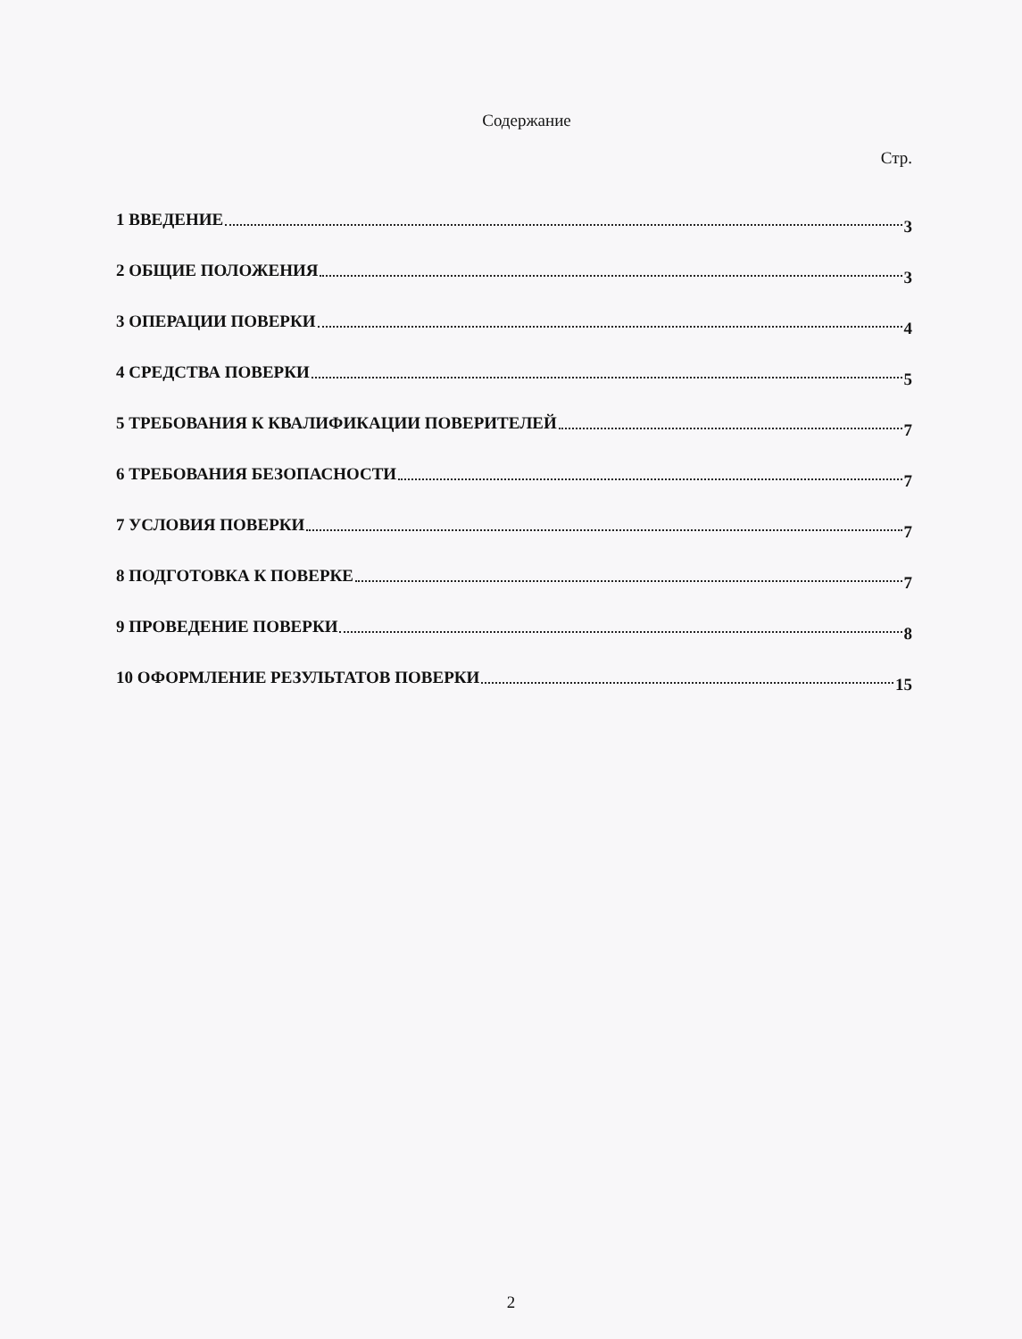Содержание
Стр.
1 ВВЕДЕНИЕ 3
2 ОБЩИЕ ПОЛОЖЕНИЯ 3
3 ОПЕРАЦИИ ПОВЕРКИ 4
4 СРЕДСТВА ПОВЕРКИ 5
5 ТРЕБОВАНИЯ К КВАЛИФИКАЦИИ ПОВЕРИТЕЛЕЙ 7
6 ТРЕБОВАНИЯ БЕЗОПАСНОСТИ 7
7 УСЛОВИЯ ПОВЕРКИ 7
8 ПОДГОТОВКА К ПОВЕРКЕ 7
9 ПРОВЕДЕНИЕ ПОВЕРКИ 8
10 ОФОРМЛЕНИЕ РЕЗУЛЬТАТОВ ПОВЕРКИ 15
2